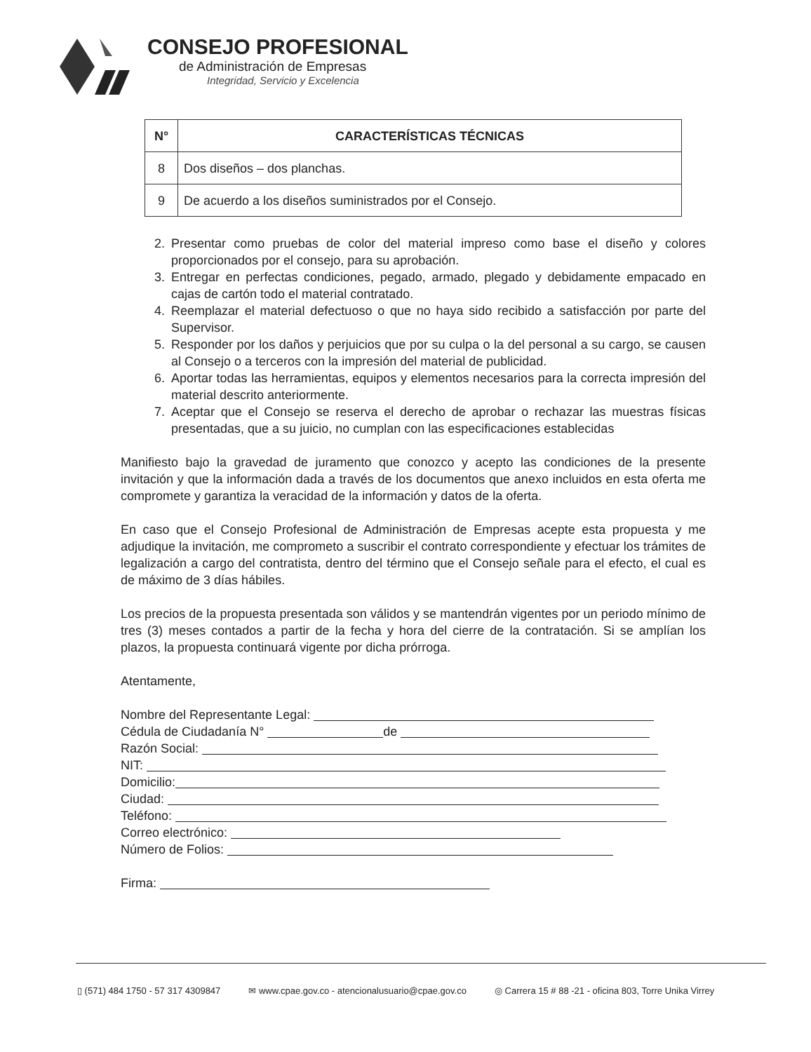CONSEJO PROFESIONAL
de Administración de Empresas
Integridad, Servicio y Excelencia
| N° | CARACTERÍSTICAS TÉCNICAS |
| --- | --- |
| 8 | Dos diseños – dos planchas. |
| 9 | De acuerdo a los diseños suministrados por el Consejo. |
2. Presentar como pruebas de color del material impreso como base el diseño y colores proporcionados por el consejo, para su aprobación.
3. Entregar en perfectas condiciones, pegado, armado, plegado y debidamente empacado en cajas de cartón todo el material contratado.
4. Reemplazar el material defectuoso o que no haya sido recibido a satisfacción por parte del Supervisor.
5. Responder por los daños y perjuicios que por su culpa o la del personal a su cargo, se causen al Consejo o a terceros con la impresión del material de publicidad.
6. Aportar todas las herramientas, equipos y elementos necesarios para la correcta impresión del material descrito anteriormente.
7. Aceptar que el Consejo se reserva el derecho de aprobar o rechazar las muestras físicas presentadas, que a su juicio, no cumplan con las especificaciones establecidas
Manifiesto bajo la gravedad de juramento que conozco y acepto las condiciones de la presente invitación y que la información dada a través de los documentos que anexo incluidos en esta oferta me compromete y garantiza la veracidad de la información y datos de la oferta.
En caso que el Consejo Profesional de Administración de Empresas acepte esta propuesta y me adjudique la invitación, me comprometo a suscribir el contrato correspondiente y efectuar los trámites de legalización a cargo del contratista, dentro del término que el Consejo señale para el efecto, el cual es de máximo de 3 días hábiles.
Los precios de la propuesta presentada son válidos y se mantendrán vigentes por un periodo mínimo de tres (3) meses contados a partir de la fecha y hora del cierre de la contratación. Si se amplían los plazos, la propuesta continuará vigente por dicha prórroga.
Atentamente,
Nombre del Representante Legal:
Cédula de Ciudadanía N°
de
Razón Social:
NIT:
Domicilio:
Ciudad:
Teléfono:
Correo electrónico:
Número de Folios:
Firma:
▯ (571) 484 1750 - 57 317 4309847 ✉ www.cpae.gov.co - atencionalusuario@cpae.gov.co ◎ Carrera 15 # 88 -21 - oficina 803, Torre Unika Virrey